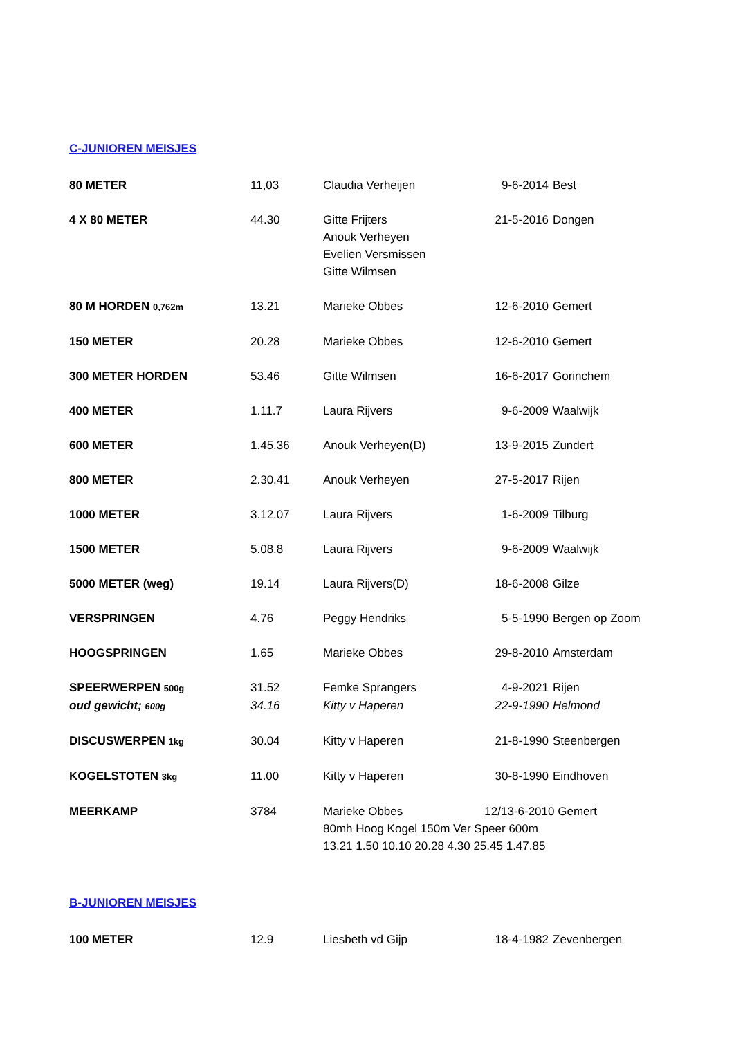C-JUNIOREN MEISJES
| 80 METER | 11,03 | Claudia Verheijen | 9-6-2014 | Best |
| 4 X 80 METER | 44.30 | Gitte Frijters Anouk Verheyen Evelien Versmissen Gitte Wilmsen | 21-5-2016 | Dongen |
| 80 M HORDEN 0,762m | 13.21 | Marieke Obbes | 12-6-2010 | Gemert |
| 150 METER | 20.28 | Marieke Obbes | 12-6-2010 | Gemert |
| 300 METER HORDEN | 53.46 | Gitte Wilmsen | 16-6-2017 | Gorinchem |
| 400 METER | 1.11.7 | Laura Rijvers | 9-6-2009 | Waalwijk |
| 600 METER | 1.45.36 | Anouk Verheyen(D) | 13-9-2015 | Zundert |
| 800 METER | 2.30.41 | Anouk Verheyen | 27-5-2017 | Rijen |
| 1000 METER | 3.12.07 | Laura Rijvers | 1-6-2009 | Tilburg |
| 1500 METER | 5.08.8 | Laura Rijvers | 9-6-2009 | Waalwijk |
| 5000 METER (weg) | 19.14 | Laura Rijvers(D) | 18-6-2008 | Gilze |
| VERSPRINGEN | 4.76 | Peggy Hendriks | 5-5-1990 | Bergen op Zoom |
| HOOGSPRINGEN | 1.65 | Marieke Obbes | 29-8-2010 | Amsterdam |
| SPEERWERPEN 500g | 31.52 | Femke Sprangers | 4-9-2021 | Rijen |
| oud gewicht; 600g | 34.16 | Kitty v Haperen | 22-9-1990 | Helmond |
| DISCUSWERPEN 1kg | 30.04 | Kitty v Haperen | 21-8-1990 | Steenbergen |
| KOGELSTOTEN 3kg | 11.00 | Kitty v Haperen | 30-8-1990 | Eindhoven |
| MEERKAMP | 3784 | Marieke Obbes 12/13-6-2010 Gemert 80mh Hoog Kogel 150m Ver Speer 600m 13.21 1.50 10.10 20.28 4.30 25.45 1.47.85 | | |
B-JUNIOREN MEISJES
| 100 METER | 12.9 | Liesbeth vd Gijp | 18-4-1982 | Zevenbergen |